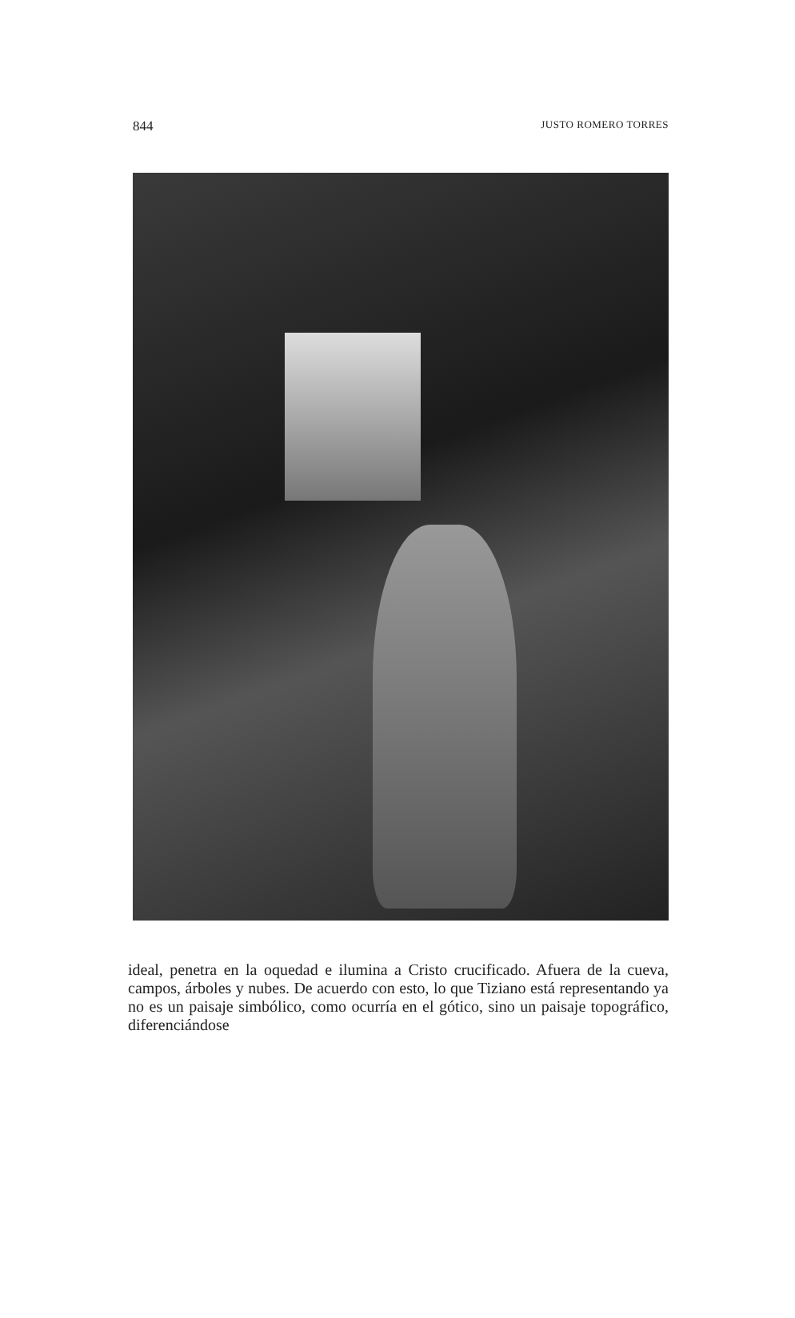844 JUSTO ROMERO TORRES
ideal, penetra en la oquedad e ilumina a Cristo crucificado. Afuera de la cueva, campos, árboles y nubes. De acuerdo con esto, lo que Tiziano está representando ya no es un paisaje simbólico, como ocurría en el gótico, sino un paisaje topográfico, diferenciándose